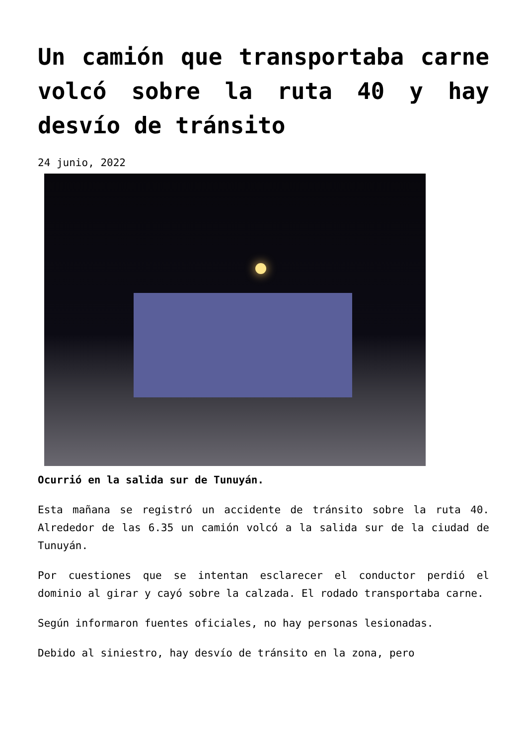Un camión que transportaba carne volcó sobre la ruta 40 y hay desvío de tránsito
24 junio, 2022
Ocurrió en la salida sur de Tunuyán.
Esta mañana se registró un accidente de tránsito sobre la ruta 40. Alrededor de las 6.35 un camión volcó a la salida sur de la ciudad de Tunuyán.
Por cuestiones que se intentan esclarecer el conductor perdió el dominio al girar y cayó sobre la calzada. El rodado transportaba carne.
Según informaron fuentes oficiales, no hay personas lesionadas.
Debido al siniestro, hay desvío de tránsito en la zona, pero